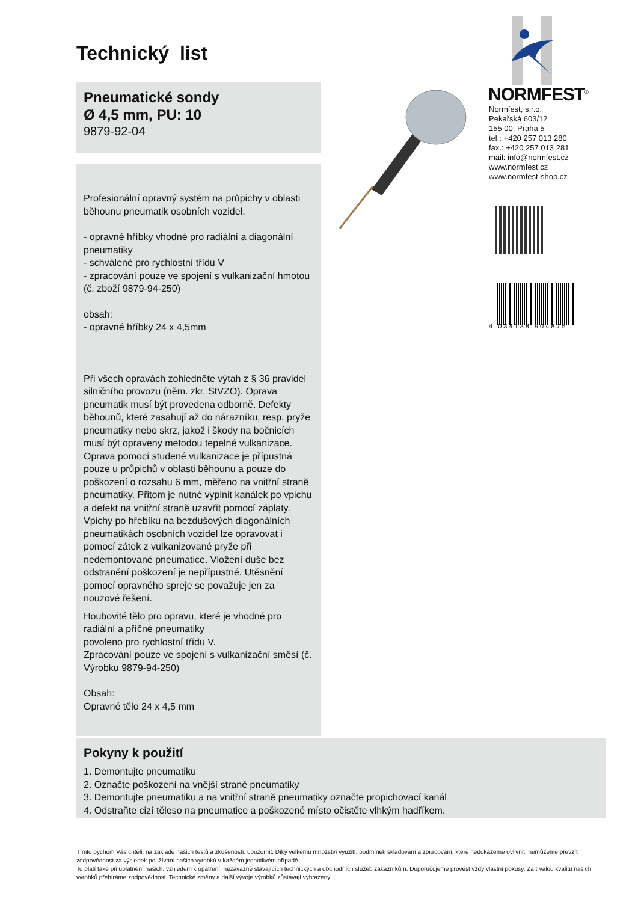Technický list
Pneumatické sondy
Ø 4,5 mm, PU: 10
9879-92-04
Profesionální opravný systém na průpichy v oblasti běhounu pneumatik osobních vozidel.
- opravné hříbky vhodné pro radiální a diagonální pneumatiky
- schválené pro rychlostní třídu V
- zpracování pouze ve spojení s vulkanizační hmotou (č. zboží 9879-94-250)
obsah:
- opravné hříbky 24 x 4,5mm
Při všech opravách zohledněte výtah z § 36 pravidel silničního provozu (něm. zkr. StVZO). Oprava pneumatik musí být provedena odborně. Defekty běhounů, které zasahují až do nárazníku, resp. pryže pneumatiky nebo skrz, jakož i škody na bočnicích musí být opraveny metodou tepelné vulkanizace. Oprava pomocí studené vulkanizace je přípustná pouze u průpichů v oblasti běhounu a pouze do poškození o rozsahu 6 mm, měřeno na vnitřní straně pneumatiky. Přitom je nutné vyplnit kanálek po vpichu a defekt na vnitřní straně uzavřít pomocí záplaty. Vpichy po hřebíku na bezdušových diagonálních pneumatikách osobních vozidel lze opravovat i pomocí zátek z vulkanizované pryže při nedemontované pneumatice. Vložení duše bez odstranění poškození je nepřípustné. Utěsnění pomocí opravného spreje se považuje jen za nouzové řešení.
Houbovité tělo pro opravu, které je vhodné pro radiální a příčné pneumatiky
povoleno pro rychlostní třídu V.
Zpracování pouze ve spojení s vulkanizační směsí (č. Výrobku 9879-94-250)
Obsah:
Opravné tělo 24 x 4,5 mm
NORMFEST<sup>®</sup>
Normfest, s.r.o.
Pekařská 603/12
155 00, Praha 5
tel.: +420 257 013 280
fax.: +420 257 013 281
mail: info@normfest.cz
www.normfest.cz
www.normfest-shop.cz
4 034138 904875
Pokyny k použití
1. Demontujte pneumatiku
2. Označte poškození na vnější straně pneumatiky
3. Demontujte pneumatiku a na vnitřní straně pneumatiky označte propichovací kanál
4. Odstraňte cizí těleso na pneumatice a poškozené místo očistěte vlhkým hadříkem.
Tímto bychom Vás chtěli, na základě našich testů a zkušeností, upozornit. Díky velkému množství využití, podmínek skladování a zpracování, které nedokážeme ovlivnit, nemůžeme převzít zodpovědnost za výsledek používání našich výrobků v každém jednotlivém případě.
To platí také při uplatnění našich, vzhledem k opatření, nezávazně stávajících technických a obchodních služeb zákazníkům. Doporučujeme provést vždy vlastní pokusy. Za trvalou kvalitu našich výrobků přebíráme zodpovědnost. Technické změny a další vývoje výrobků zůstávají vyhrazeny.